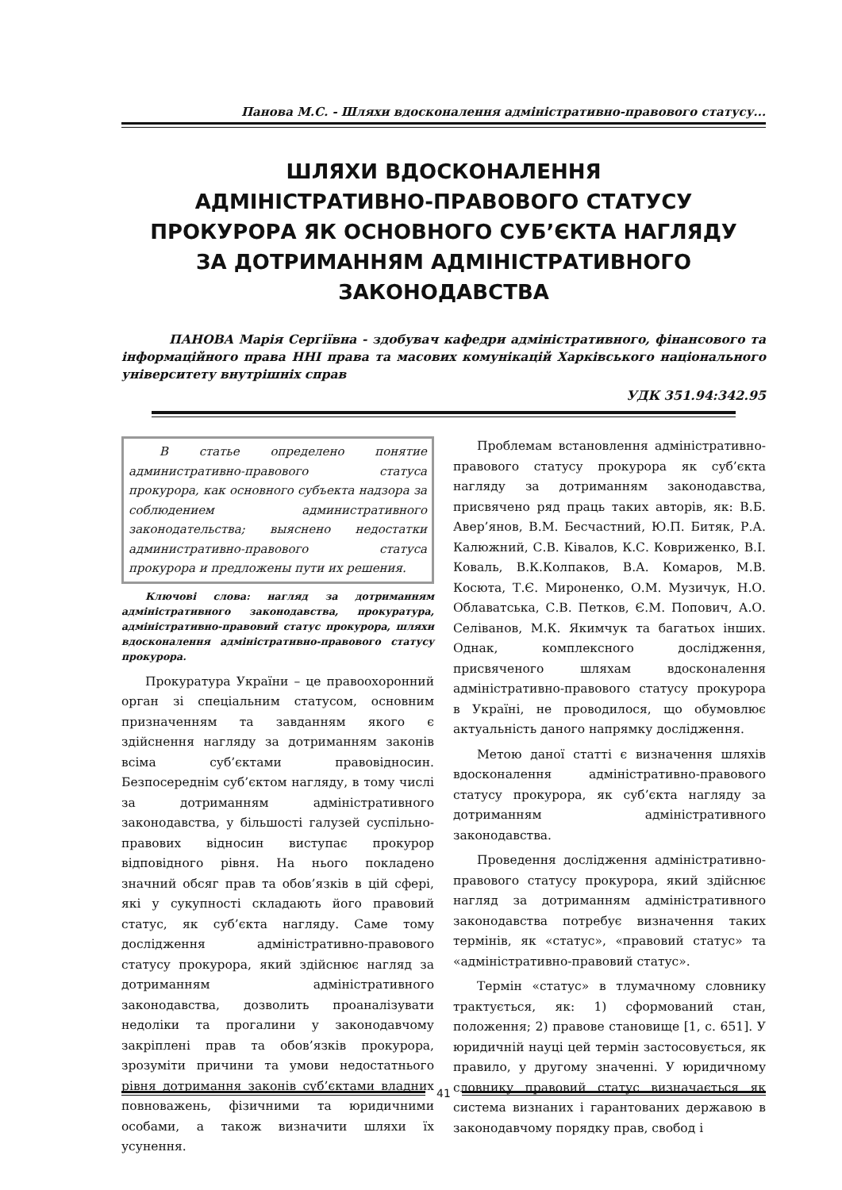Панова М.С. - Шляхи вдосконалення адміністративно-правового статусу...
ШЛЯХИ ВДОСКОНАЛЕННЯ
АДМІНІСТРАТИВНО-ПРАВОВОГО СТАТУСУ
ПРОКУРОРА ЯК ОСНОВНОГО СУБ’ЄКТА НАГЛЯДУ
ЗА ДОТРИМАННЯМ АДМІНІСТРАТИВНОГО
ЗАКОНОДАВСТВА
ПАНОВА Марія Сергіївна - здобувач кафедри адміністративного, фінансового та інформаційного права ННІ права та масових комунікацій Харківського національного університету внутрішніх справ
УДК 351.94:342.95
В статье определено понятие административно-правового статуса прокурора, как основного субъекта надзора за соблюдением административного законодательства; выяснено недостатки административно-правового статуса прокурора и предложены пути их решения.
Ключові слова: нагляд за дотриманням адміністративного законодавства, прокуратура, адміністративно-правовий статус прокурора, шляхи вдосконалення адміністративно-правового статусу прокурора.
Прокуратура України – це правоохоронний орган зі спеціальним статусом, основним призначенням та завданням якого є здійснення нагляду за дотриманням законів всіма суб’єктами правовідносин. Безпосереднім суб’єктом нагляду, в тому числі за дотриманням адміністративного законодавства, у більшості галузей суспільно-правових відносин виступає прокурор відповідного рівня. На нього покладено значний обсяг прав та обов’язків в цій сфері, які у сукупності складають його правовий статус, як суб’єкта нагляду. Саме тому дослідження адміністративно-правового статусу прокурора, який здійснює нагляд за дотриманням адміністративного законодавства, дозволить проаналізувати недоліки та прогалини у законодавчому закріплені прав та обов’язків прокурора, зрозуміти причини та умови недостатнього рівня дотримання законів суб’єктами владних повноважень, фізичними та юридичними особами, а також визначити шляхи їх усунення.
Проблемам встановлення адміністративно-правового статусу прокурора як суб’єкта нагляду за дотриманням законодавства, присвячено ряд праць таких авторів, як: В.Б. Авер’янов, В.М. Бесчастний, Ю.П. Битяк, Р.А. Калюжний, С.В. Ківалов, К.С. Ковриженко, В.І. Коваль, В.К.Колпаков, В.А. Комаров, М.В. Косюта, Т.Є. Мироненко, О.М. Музичук, Н.О. Облаватська, С.В. Петков, Є.М. Попович, А.О. Селіванов, М.К. Якимчук та багатьох інших. Однак, комплексного дослідження, присвяченого шляхам вдосконалення адміністративно-правового статусу прокурора в Україні, не проводилося, що обумовлює актуальність даного напрямку дослідження.
Метою даної статті є визначення шляхів вдосконалення адміністративно-правового статусу прокурора, як суб’єкта нагляду за дотриманням адміністративного законодавства.
Проведення дослідження адміністративно-правового статусу прокурора, який здійснює нагляд за дотриманням адміністративного законодавства потребує визначення таких термінів, як «статус», «правовий статус» та «адміністративно-правовий статус».
Термін «статус» в тлумачному словнику трактується, як: 1) сформований стан, положення; 2) правове становище [1, с. 651]. У юридичній науці цей термін застосовується, як правило, у другому значенні. У юридичному словнику правовий статус визначається як система визнаних і гарантованих державою в законодавчому порядку прав, свобод і
41